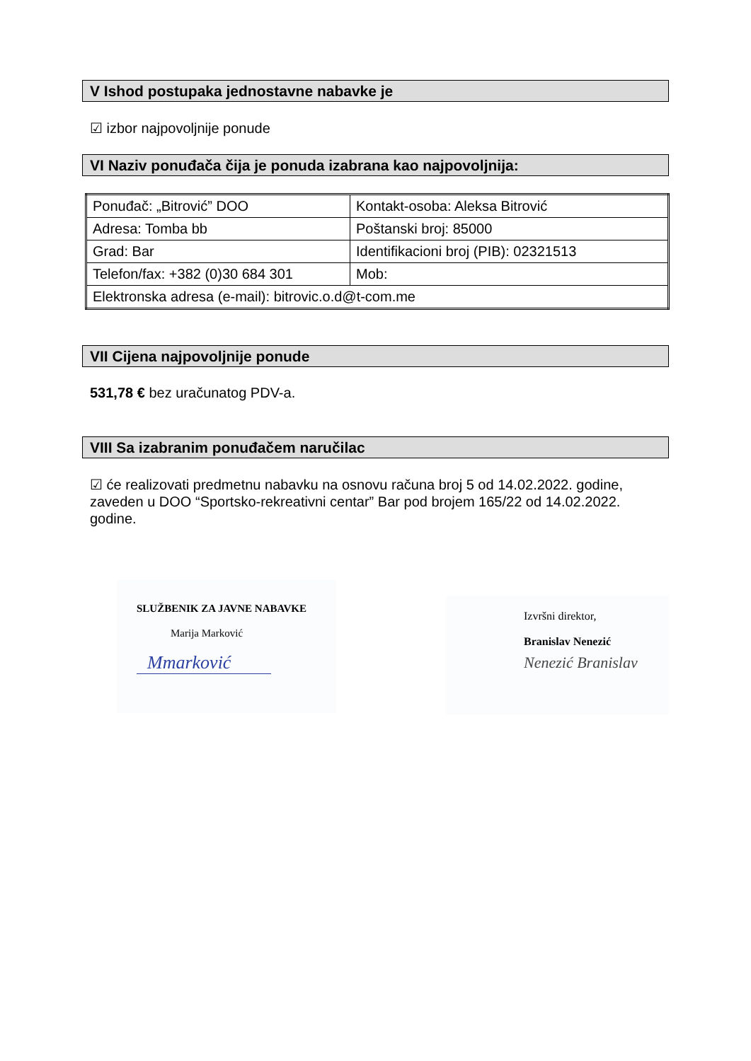V Ishod postupaka jednostavne nabavke je
☑ izbor najpovoljnije ponude
VI Naziv ponuđača čija je ponuda izabrana kao najpovoljnija:
| Ponuđač: „Bitrović” DOO | Kontakt-osoba: Aleksa Bitrović |
| Adresa: Tomba bb | Poštanski broj: 85000 |
| Grad: Bar | Identifikacioni broj (PIB): 02321513 |
| Telefon/fax: +382 (0)30 684 301 | Mob: |
| Elektronska adresa (e-mail): bitrovic.o.d@t-com.me | |
VII Cijena najpovoljnije ponude
531,78 € bez uračunatog PDV-a.
VIII Sa izabranim ponuđačem naručilac
☑ će realizovati predmetnu nabavku na osnovu računa broj 5 od 14.02.2022. godine, zaveden u DOO “Sportsko-rekreativni centar” Bar pod brojem 165/22 od 14.02.2022. godine.
SLUŽBENIK ZA JAVNE NABAVKE
Marija Marković
Mmarković
Izvršni direktor,
Branislav Nenezić
Nenezić Branislav